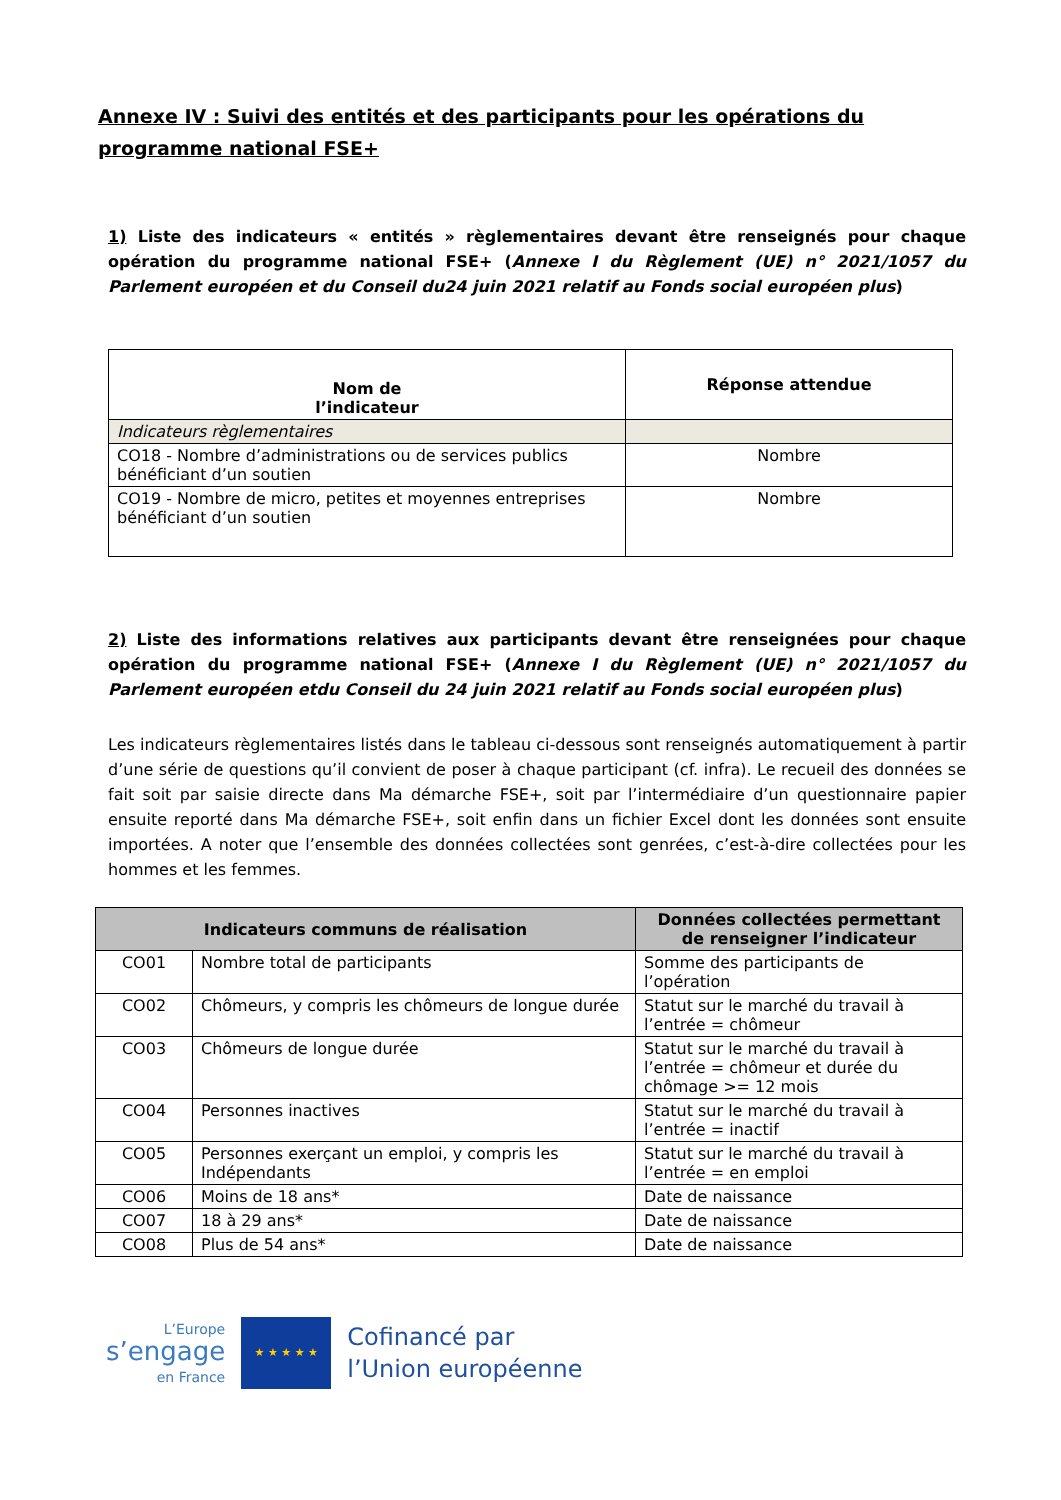Annexe IV : Suivi des entités et des participants pour les opérations du programme national FSE+
1) Liste des indicateurs « entités » règlementaires devant être renseignés pour chaque opération du programme national FSE+ (Annexe I du Règlement (UE) n° 2021/1057 du Parlement européen et du Conseil du24 juin 2021 relatif au Fonds social européen plus)
| Nom de l’indicateur | Réponse attendue |
| --- | --- |
| Indicateurs règlementaires | |
| CO18 - Nombre d’administrations ou de services publics bénéficiant d’un soutien | Nombre |
| CO19 - Nombre de micro, petites et moyennes entreprises bénéficiant d’un soutien | Nombre |
2) Liste des informations relatives aux participants devant être renseignées pour chaque opération du programme national FSE+ (Annexe I du Règlement (UE) n° 2021/1057 du Parlement européen etdu Conseil du 24 juin 2021 relatif au Fonds social européen plus)
Les indicateurs règlementaires listés dans le tableau ci-dessous sont renseignés automatiquement à partir d’une série de questions qu’il convient de poser à chaque participant (cf. infra). Le recueil des données se fait soit par saisie directe dans Ma démarche FSE+, soit par l’intermédiaire d’un questionnaire papier ensuite reporté dans Ma démarche FSE+, soit enfin dans un fichier Excel dont les données sont ensuite importées. A noter que l’ensemble des données collectées sont genrées, c’est-à-dire collectées pour les hommes et les femmes.
| Indicateurs communs de réalisation | | Données collectées permettant de renseigner l’indicateur |
| --- | --- | --- |
| CO01 | Nombre total de participants | Somme des participants de l’opération |
| CO02 | Chômeurs, y compris les chômeurs de longue durée | Statut sur le marché du travail à l’entrée = chômeur |
| CO03 | Chômeurs de longue durée | Statut sur le marché du travail à l’entrée = chômeur et durée du chômage >= 12 mois |
| CO04 | Personnes inactives | Statut sur le marché du travail à l’entrée = inactif |
| CO05 | Personnes exerçant un emploi, y compris les Indépendants | Statut sur le marché du travail à l’entrée = en emploi |
| CO06 | Moins de 18 ans* | Date de naissance |
| CO07 | 18 à 29 ans* | Date de naissance |
| CO08 | Plus de 54 ans* | Date de naissance |
L’Europe
s’engage
en France
★ ★ ★ ★ ★
Cofinancé par
l’Union européenne